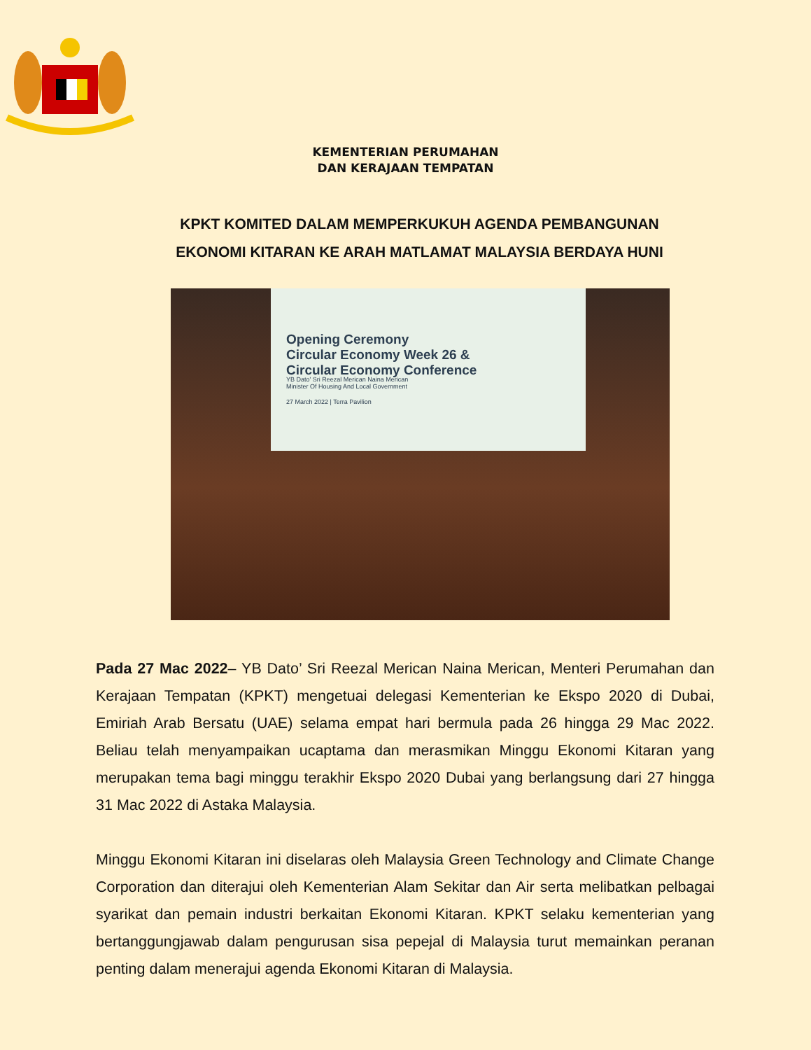KEMENTERIAN PERUMAHAN
DAN KERAJAAN TEMPATAN
KPKT KOMITED DALAM MEMPERKUKUH AGENDA PEMBANGUNAN
EKONOMI KITARAN KE ARAH MATLAMAT MALAYSIA BERDAYA HUNI
Opening Ceremony
Circular Economy Week 26 &
Circular Economy Conference
YB Dato' Sri Reezal Merican Naina Merican
Minister Of Housing And Local Government
27 March 2022 | Terra Pavilion
Pada 27 Mac 2022– YB Dato’ Sri Reezal Merican Naina Merican, Menteri Perumahan dan Kerajaan Tempatan (KPKT) mengetuai delegasi Kementerian ke Ekspo 2020 di Dubai, Emiriah Arab Bersatu (UAE) selama empat hari bermula pada 26 hingga 29 Mac 2022. Beliau telah menyampaikan ucaptama dan merasmikan Minggu Ekonomi Kitaran yang merupakan tema bagi minggu terakhir Ekspo 2020 Dubai yang berlangsung dari 27 hingga 31 Mac 2022 di Astaka Malaysia.
Minggu Ekonomi Kitaran ini diselaras oleh Malaysia Green Technology and Climate Change Corporation dan diterajui oleh Kementerian Alam Sekitar dan Air serta melibatkan pelbagai syarikat dan pemain industri berkaitan Ekonomi Kitaran. KPKT selaku kementerian yang bertanggungjawab dalam pengurusan sisa pepejal di Malaysia turut memainkan peranan penting dalam menerajui agenda Ekonomi Kitaran di Malaysia.